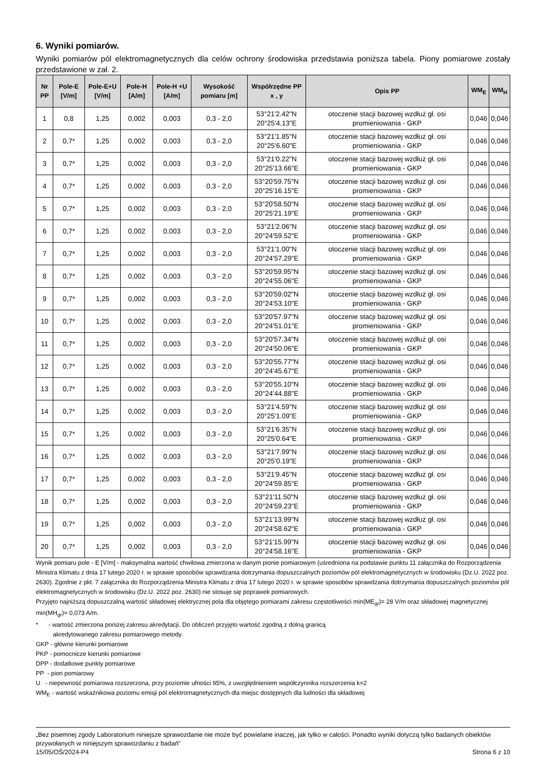6. Wyniki pomiarów.
Wyniki pomiarów pól elektromagnetycznych dla celów ochrony środowiska przedstawia poniższa tabela. Piony pomiarowe zostały przedstawione w zał. 2.
| Nr PP | Pole-E [V/m] | Pole-E+U [V/m] | Pole-H [A/m] | Pole-H +U [A/m] | Wysokość pomiaru [m] | Współrzędne PP x , y | Opis PP | WM<sub>E</sub> | WM<sub>H</sub> |
| --- | --- | --- | --- | --- | --- | --- | --- | --- | --- |
| 1 | 0,8 | 1,25 | 0,002 | 0,003 | 0,3 - 2,0 | 53°21'2.42"N 20°25'4.13"E | otoczenie stacji bazowej wzdłuż gł. osi promieniowania - GKP | 0,046 | 0,046 |
| 2 | 0,7* | 1,25 | 0,002 | 0,003 | 0,3 - 2,0 | 53°21'1.85"N 20°25'6.60"E | otoczenie stacji bazowej wzdłuż gł. osi promieniowania - GKP | 0,046 | 0,046 |
| 3 | 0,7* | 1,25 | 0,002 | 0,003 | 0,3 - 2,0 | 53°21'0.22"N 20°25'13.66"E | otoczenie stacji bazowej wzdłuż gł. osi promieniowania - GKP | 0,046 | 0,046 |
| 4 | 0,7* | 1,25 | 0,002 | 0,003 | 0,3 - 2,0 | 53°20'59.75"N 20°25'16.15"E | otoczenie stacji bazowej wzdłuż gł. osi promieniowania - GKP | 0,046 | 0,046 |
| 5 | 0,7* | 1,25 | 0,002 | 0,003 | 0,3 - 2,0 | 53°20'58.50"N 20°25'21.19"E | otoczenie stacji bazowej wzdłuż gł. osi promieniowania - GKP | 0,046 | 0,046 |
| 6 | 0,7* | 1,25 | 0,002 | 0,003 | 0,3 - 2,0 | 53°21'2.06"N 20°24'59.52"E | otoczenie stacji bazowej wzdłuż gł. osi promieniowania - GKP | 0,046 | 0,046 |
| 7 | 0,7* | 1,25 | 0,002 | 0,003 | 0,3 - 2,0 | 53°21'1.00"N 20°24'57.29"E | otoczenie stacji bazowej wzdłuż gł. osi promieniowania - GKP | 0,046 | 0,046 |
| 8 | 0,7* | 1,25 | 0,002 | 0,003 | 0,3 - 2,0 | 53°20'59.95"N 20°24'55.06"E | otoczenie stacji bazowej wzdłuż gł. osi promieniowania - GKP | 0,046 | 0,046 |
| 9 | 0,7* | 1,25 | 0,002 | 0,003 | 0,3 - 2,0 | 53°20'59.02"N 20°24'53.10"E | otoczenie stacji bazowej wzdłuż gł. osi promieniowania - GKP | 0,046 | 0,046 |
| 10 | 0,7* | 1,25 | 0,002 | 0,003 | 0,3 - 2,0 | 53°20'57.97"N 20°24'51.01"E | otoczenie stacji bazowej wzdłuż gł. osi promieniowania - GKP | 0,046 | 0,046 |
| 11 | 0,7* | 1,25 | 0,002 | 0,003 | 0,3 - 2,0 | 53°20'57.34"N 20°24'50.06"E | otoczenie stacji bazowej wzdłuż gł. osi promieniowania - GKP | 0,046 | 0,046 |
| 12 | 0,7* | 1,25 | 0,002 | 0,003 | 0,3 - 2,0 | 53°20'55.77"N 20°24'45.67"E | otoczenie stacji bazowej wzdłuż gł. osi promieniowania - GKP | 0,046 | 0,046 |
| 13 | 0,7* | 1,25 | 0,002 | 0,003 | 0,3 - 2,0 | 53°20'55.10"N 20°24'44.88"E | otoczenie stacji bazowej wzdłuż gł. osi promieniowania - GKP | 0,046 | 0,046 |
| 14 | 0,7* | 1,25 | 0,002 | 0,003 | 0,3 - 2,0 | 53°21'4.59"N 20°25'1.09"E | otoczenie stacji bazowej wzdłuż gł. osi promieniowania - GKP | 0,046 | 0,046 |
| 15 | 0,7* | 1,25 | 0,002 | 0,003 | 0,3 - 2,0 | 53°21'6.35"N 20°25'0.64"E | otoczenie stacji bazowej wzdłuż gł. osi promieniowania - GKP | 0,046 | 0,046 |
| 16 | 0,7* | 1,25 | 0,002 | 0,003 | 0,3 - 2,0 | 53°21'7.99"N 20°25'0.19"E | otoczenie stacji bazowej wzdłuż gł. osi promieniowania - GKP | 0,046 | 0,046 |
| 17 | 0,7* | 1,25 | 0,002 | 0,003 | 0,3 - 2,0 | 53°21'9.45"N 20°24'59.85"E | otoczenie stacji bazowej wzdłuż gł. osi promieniowania - GKP | 0,046 | 0,046 |
| 18 | 0,7* | 1,25 | 0,002 | 0,003 | 0,3 - 2,0 | 53°21'11.50"N 20°24'59.23"E | otoczenie stacji bazowej wzdłuż gł. osi promieniowania - GKP | 0,046 | 0,046 |
| 19 | 0,7* | 1,25 | 0,002 | 0,003 | 0,3 - 2,0 | 53°21'13.99"N 20°24'58.62"E | otoczenie stacji bazowej wzdłuż gł. osi promieniowania - GKP | 0,046 | 0,046 |
| 20 | 0,7* | 1,25 | 0,002 | 0,003 | 0,3 - 2,0 | 53°21'15.99"N 20°24'58.16"E | otoczenie stacji bazowej wzdłuż gł. osi promieniowania - GKP | 0,046 | 0,046 |
Wynik pomiaru pole - E [V/m] - maksymalna wartość chwilowa zmierzona w danym pionie pomiarowym (uśredniona na podstawie punktu 11 załącznika do Rozporządzenia Ministra Klimatu z dnia 17 lutego 2020 r. w sprawie sposobów sprawdzania dotrzymania dopuszczalnych poziomów pól elektromagnetycznych w środowisku (Dz.U. 2022 poz. 2630). Zgodnie z pkt. 7 załącznika do Rozporządzenia Ministra Klimatu z dnia 17 lutego 2020 r. w sprawie sposobów sprawdzania dotrzymania dopuszczalnych poziomów pól elektromagnetycznych w środowisku (Dz.U. 2022 poz. 2630) nie stosuje się poprawek pomiarowych.
Przyjęto najniższą dopuszczalną wartość składowej elektrycznej pola dla objętego pomiarami zakresu częstotliwości min(ME<sub>gr</sub>)= 28 V/m oraz składowej magnetycznej min(MH<sub>gr</sub>)= 0,073 A/m.
* - wartość zmierzona poniżej zakresu akredytacji. Do obliczeń przyjęto wartość zgodną z dolną granicą
akredytowanego zakresu pomiarowego metody.
GKP - główne kierunki pomiarowe
PKP - pomocnicze kierunki pomiarowe
DPP - dodatkowe punkty pomiarowe
PP - pion pomiarowy
U - niepewność pomiarowa rozszerzona, przy poziomie ufności 95%, z uwzględnieniem współczynnika rozszerzenia k=2
WM<sub>E</sub> - wartość wskaźnikowa poziomu emisji pól elektromagnetycznych dla miejsc dostępnych dla ludności dla składowej
„Bez pisemnej zgody Laboratorium niniejsze sprawozdanie nie może być powielane inaczej, jak tylko w całości. Ponadto wyniki dotyczą tylko badanych obiektów przywołanych w niniejszym sprawozdaniu z badań”
15/05/OŚ/2024-P4 Strona 6 z 10